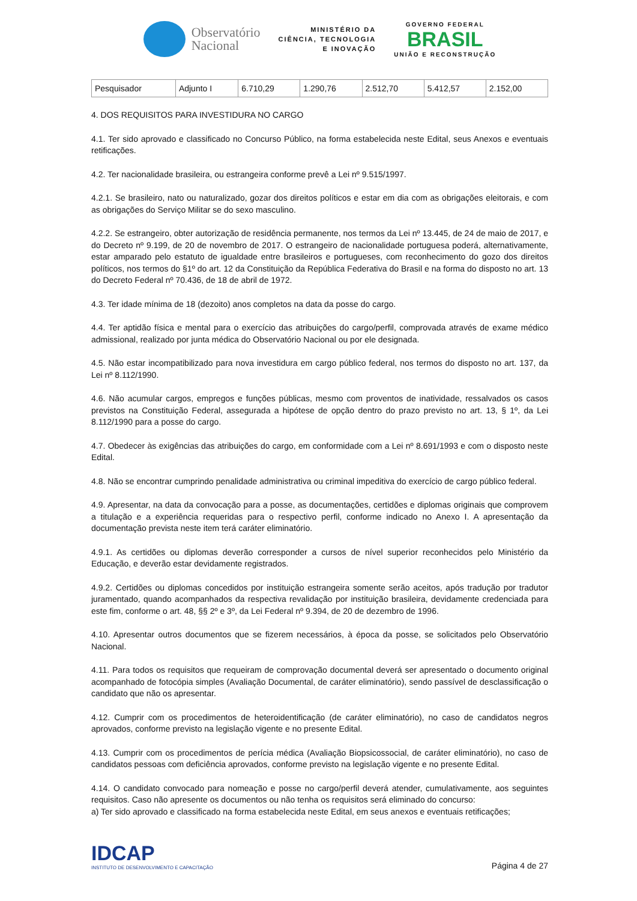Observatório
Nacional
MINISTÉRIO DA
CIÊNCIA, TECNOLOGIA
E INOVAÇÃO
GOVERNO FEDERAL
BRASIL
UNIÃO E RECONSTRUÇÃO
| Pesquisador | Adjunto I | 6.710,29 | 1.290,76 | 2.512,70 | 5.412,57 | 2.152,00 |
4. DOS REQUISITOS PARA INVESTIDURA NO CARGO
4.1. Ter sido aprovado e classificado no Concurso Público, na forma estabelecida neste Edital, seus Anexos e eventuais retificações.
4.2. Ter nacionalidade brasileira, ou estrangeira conforme prevê a Lei nº 9.515/1997.
4.2.1. Se brasileiro, nato ou naturalizado, gozar dos direitos políticos e estar em dia com as obrigações eleitorais, e com as obrigações do Serviço Militar se do sexo masculino.
4.2.2. Se estrangeiro, obter autorização de residência permanente, nos termos da Lei nº 13.445, de 24 de maio de 2017, e do Decreto nº 9.199, de 20 de novembro de 2017. O estrangeiro de nacionalidade portuguesa poderá, alternativamente, estar amparado pelo estatuto de igualdade entre brasileiros e portugueses, com reconhecimento do gozo dos direitos políticos, nos termos do §1º do art. 12 da Constituição da República Federativa do Brasil e na forma do disposto no art. 13 do Decreto Federal nº 70.436, de 18 de abril de 1972.
4.3. Ter idade mínima de 18 (dezoito) anos completos na data da posse do cargo.
4.4. Ter aptidão física e mental para o exercício das atribuições do cargo/perfil, comprovada através de exame médico admissional, realizado por junta médica do Observatório Nacional ou por ele designada.
4.5. Não estar incompatibilizado para nova investidura em cargo público federal, nos termos do disposto no art. 137, da Lei nº 8.112/1990.
4.6. Não acumular cargos, empregos e funções públicas, mesmo com proventos de inatividade, ressalvados os casos previstos na Constituição Federal, assegurada a hipótese de opção dentro do prazo previsto no art. 13, § 1º, da Lei 8.112/1990 para a posse do cargo.
4.7. Obedecer às exigências das atribuições do cargo, em conformidade com a Lei nº 8.691/1993 e com o disposto neste Edital.
4.8. Não se encontrar cumprindo penalidade administrativa ou criminal impeditiva do exercício de cargo público federal.
4.9. Apresentar, na data da convocação para a posse, as documentações, certidões e diplomas originais que comprovem a titulação e a experiência requeridas para o respectivo perfil, conforme indicado no Anexo I. A apresentação da documentação prevista neste item terá caráter eliminatório.
4.9.1. As certidões ou diplomas deverão corresponder a cursos de nível superior reconhecidos pelo Ministério da Educação, e deverão estar devidamente registrados.
4.9.2. Certidões ou diplomas concedidos por instituição estrangeira somente serão aceitos, após tradução por tradutor juramentado, quando acompanhados da respectiva revalidação por instituição brasileira, devidamente credenciada para este fim, conforme o art. 48, §§ 2º e 3º, da Lei Federal nº 9.394, de 20 de dezembro de 1996.
4.10. Apresentar outros documentos que se fizerem necessários, à época da posse, se solicitados pelo Observatório Nacional.
4.11. Para todos os requisitos que requeiram de comprovação documental deverá ser apresentado o documento original acompanhado de fotocópia simples (Avaliação Documental, de caráter eliminatório), sendo passível de desclassificação o candidato que não os apresentar.
4.12. Cumprir com os procedimentos de heteroidentificação (de caráter eliminatório), no caso de candidatos negros aprovados, conforme previsto na legislação vigente e no presente Edital.
4.13. Cumprir com os procedimentos de perícia médica (Avaliação Biopsicossocial, de caráter eliminatório), no caso de candidatos pessoas com deficiência aprovados, conforme previsto na legislação vigente e no presente Edital.
4.14. O candidato convocado para nomeação e posse no cargo/perfil deverá atender, cumulativamente, aos seguintes requisitos. Caso não apresente os documentos ou não tenha os requisitos será eliminado do concurso:
a) Ter sido aprovado e classificado na forma estabelecida neste Edital, em seus anexos e eventuais retificações;
IDCAP
INSTITUTO DE DESENVOLVIMENTO E CAPACITAÇÃO
Página 4 de 27